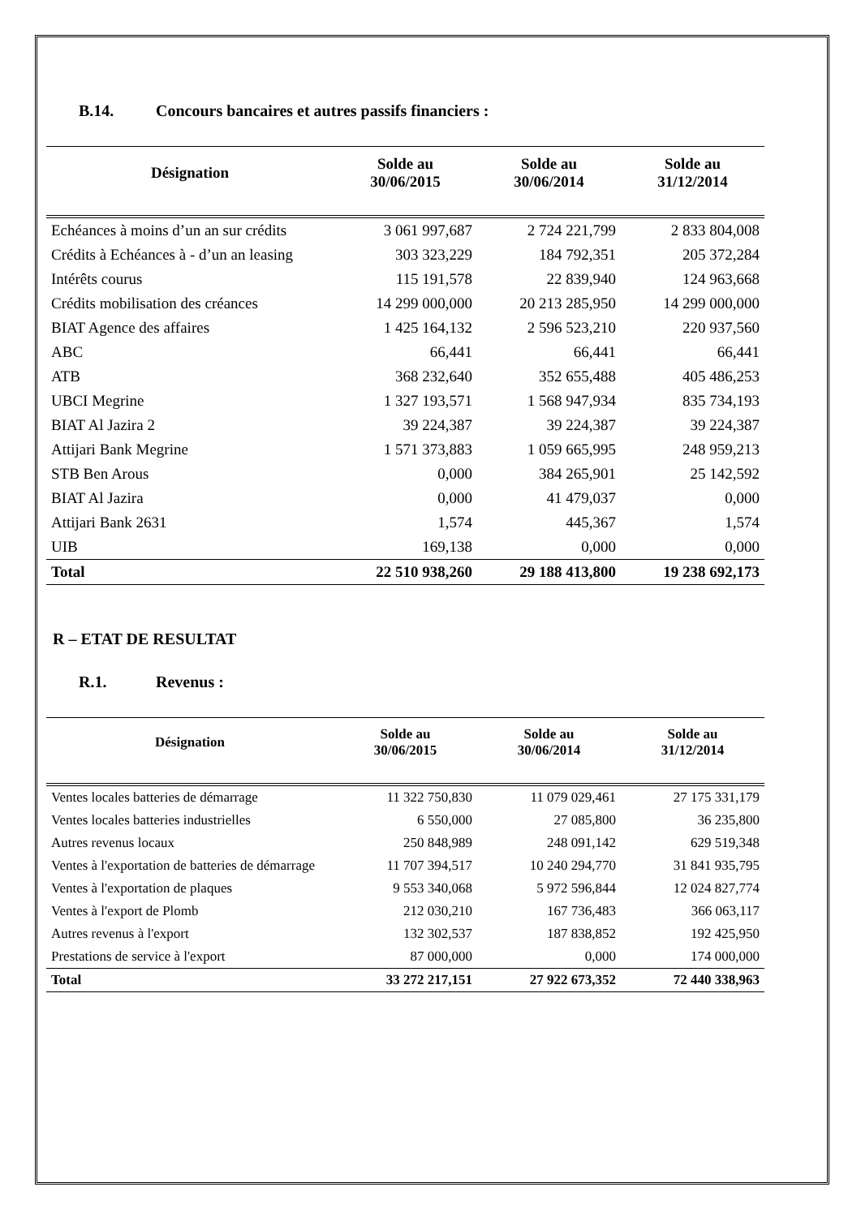B.14. Concours bancaires et autres passifs financiers :
| Désignation | Solde au 30/06/2015 | Solde au 30/06/2014 | Solde au 31/12/2014 |
| --- | --- | --- | --- |
| Echéances à moins d’un an sur crédits | 3 061 997,687 | 2 724 221,799 | 2 833 804,008 |
| Crédits à Echéances à - d’un an leasing | 303 323,229 | 184 792,351 | 205 372,284 |
| Intérêts courus | 115 191,578 | 22 839,940 | 124 963,668 |
| Crédits mobilisation des créances | 14 299 000,000 | 20 213 285,950 | 14 299 000,000 |
| BIAT Agence des affaires | 1 425 164,132 | 2 596 523,210 | 220 937,560 |
| ABC | 66,441 | 66,441 | 66,441 |
| ATB | 368 232,640 | 352 655,488 | 405 486,253 |
| UBCI Megrine | 1 327 193,571 | 1 568 947,934 | 835 734,193 |
| BIAT Al Jazira 2 | 39 224,387 | 39 224,387 | 39 224,387 |
| Attijari Bank Megrine | 1 571 373,883 | 1 059 665,995 | 248 959,213 |
| STB Ben Arous | 0,000 | 384 265,901 | 25 142,592 |
| BIAT Al Jazira | 0,000 | 41 479,037 | 0,000 |
| Attijari Bank 2631 | 1,574 | 445,367 | 1,574 |
| UIB | 169,138 | 0,000 | 0,000 |
| Total | 22 510 938,260 | 29 188 413,800 | 19 238 692,173 |
R – ETAT DE RESULTAT
R.1. Revenus :
| Désignation | Solde au 30/06/2015 | Solde au 30/06/2014 | Solde au 31/12/2014 |
| --- | --- | --- | --- |
| Ventes locales batteries de démarrage | 11 322 750,830 | 11 079 029,461 | 27 175 331,179 |
| Ventes locales batteries industrielles | 6 550,000 | 27 085,800 | 36 235,800 |
| Autres revenus locaux | 250 848,989 | 248 091,142 | 629 519,348 |
| Ventes à l'exportation de batteries de démarrage | 11 707 394,517 | 10 240 294,770 | 31 841 935,795 |
| Ventes à l'exportation de plaques | 9 553 340,068 | 5 972 596,844 | 12 024 827,774 |
| Ventes à l'export de Plomb | 212 030,210 | 167 736,483 | 366 063,117 |
| Autres revenus à l'export | 132 302,537 | 187 838,852 | 192 425,950 |
| Prestations de service à l'export | 87 000,000 | 0,000 | 174 000,000 |
| Total | 33 272 217,151 | 27 922 673,352 | 72 440 338,963 |